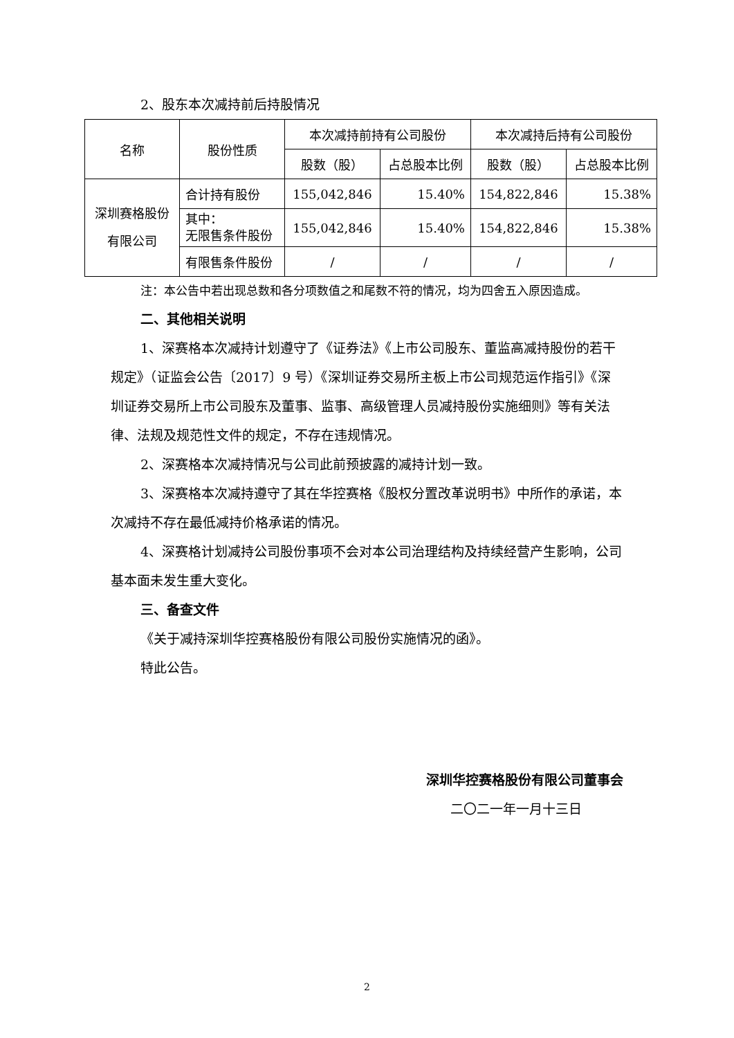2、股东本次减持前后持股情况
| 名称 | 股份性质 | 本次减持前持有公司股份 | | 本次减持后持有公司股份 | |
| --- | --- | --- | --- | --- | --- |
| | | 股数（股） | 占总股本比例 | 股数（股） | 占总股本比例 |
| 深圳赛格股份 有限公司 | 合计持有股份 | 155,042,846 | 15.40% | 154,822,846 | 15.38% |
| | 其中： 无限售条件股份 | 155,042,846 | 15.40% | 154,822,846 | 15.38% |
| | 有限售条件股份 | / | / | / | / |
注：本公告中若出现总数和各分项数值之和尾数不符的情况，均为四舍五入原因造成。
二、其他相关说明
1、深赛格本次减持计划遵守了《证券法》《上市公司股东、董监高减持股份的若干规定》（证监会公告〔2017〕9 号）《深圳证券交易所主板上市公司规范运作指引》《深圳证券交易所上市公司股东及董事、监事、高级管理人员减持股份实施细则》等有关法律、法规及规范性文件的规定，不存在违规情况。
2、深赛格本次减持情况与公司此前预披露的减持计划一致。
3、深赛格本次减持遵守了其在华控赛格《股权分置改革说明书》中所作的承诺，本次减持不存在最低减持价格承诺的情况。
4、深赛格计划减持公司股份事项不会对本公司治理结构及持续经营产生影响，公司基本面未发生重大变化。
三、备查文件
《关于减持深圳华控赛格股份有限公司股份实施情况的函》。
特此公告。
深圳华控赛格股份有限公司董事会
二〇二一年一月十三日
2